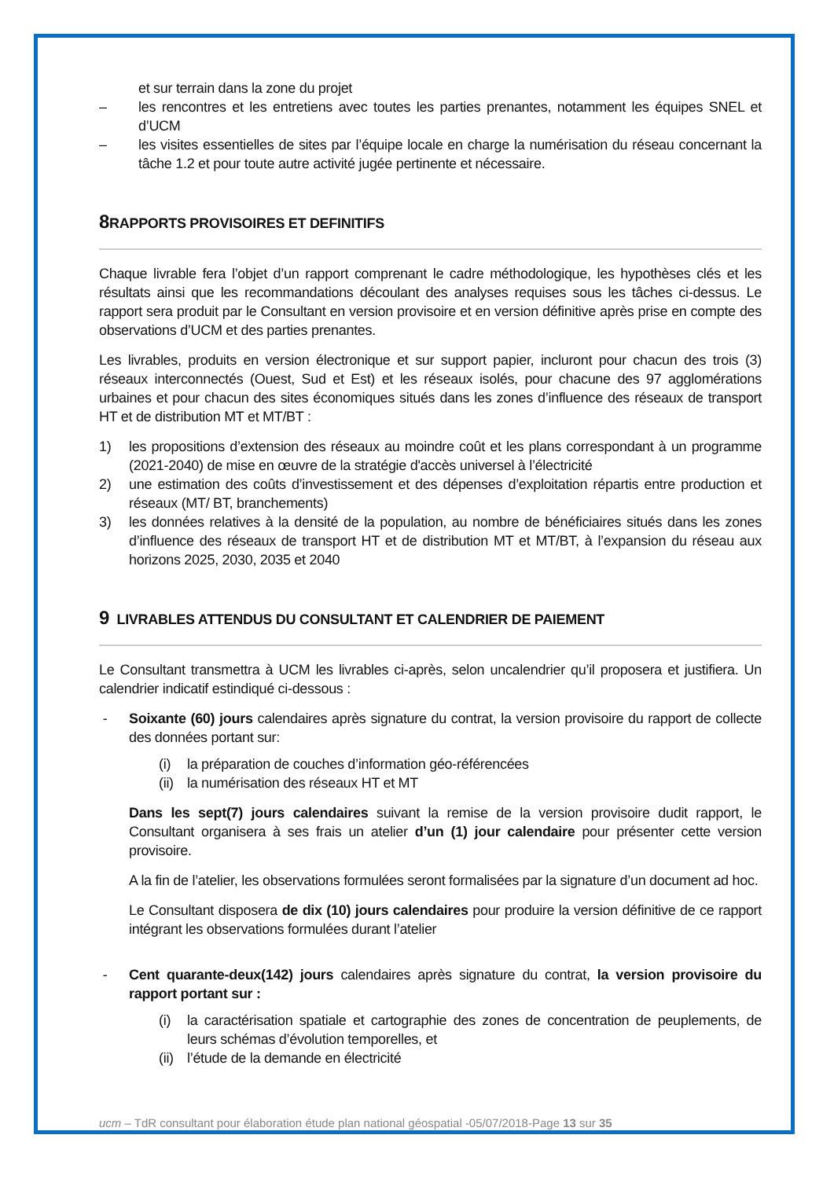et sur terrain dans la zone du projet
– les rencontres et les entretiens avec toutes les parties prenantes, notamment les équipes SNEL et d’UCM
– les visites essentielles de sites par l’équipe locale en charge la numérisation du réseau concernant la tâche 1.2 et pour toute autre activité jugée pertinente et nécessaire.
8 RAPPORTS PROVISOIRES ET DEFINITIFS
Chaque livrable fera l’objet d’un rapport comprenant le cadre méthodologique, les hypothèses clés et les résultats ainsi que les recommandations découlant des analyses requises sous les tâches ci-dessus. Le rapport sera produit par le Consultant en version provisoire et en version définitive après prise en compte des observations d’UCM et des parties prenantes.
Les livrables, produits en version électronique et sur support papier, incluront pour chacun des trois (3) réseaux interconnectés (Ouest, Sud et Est) et les réseaux isolés, pour chacune des 97 agglomérations urbaines et pour chacun des sites économiques situés dans les zones d’influence des réseaux de transport HT et de distribution MT et MT/BT :
1) les propositions d’extension des réseaux au moindre coût et les plans correspondant à un programme (2021-2040) de mise en œuvre de la stratégie d'accès universel à l’électricité
2) une estimation des coûts d’investissement et des dépenses d’exploitation répartis entre production et réseaux (MT/ BT, branchements)
3) les données relatives à la densité de la population, au nombre de bénéficiaires situés dans les zones d’influence des réseaux de transport HT et de distribution MT et MT/BT, à l’expansion du réseau aux horizons 2025, 2030, 2035 et 2040
9 LIVRABLES ATTENDUS DU CONSULTANT ET CALENDRIER DE PAIEMENT
Le Consultant transmettra à UCM les livrables ci-après, selon uncalendrier qu’il proposera et justifiera. Un calendrier indicatif estindiqué ci-dessous :
- Soixante (60) jours calendaires après signature du contrat, la version provisoire du rapport de collecte des données portant sur:
(i) la préparation de couches d’information géo-référencées
(ii) la numérisation des réseaux HT et MT
Dans les sept(7) jours calendaires suivant la remise de la version provisoire dudit rapport, le Consultant organisera à ses frais un atelier d’un (1) jour calendaire pour présenter cette version provisoire.
A la fin de l’atelier, les observations formulées seront formalisées par la signature d’un document ad hoc.
Le Consultant disposera de dix (10) jours calendaires pour produire la version définitive de ce rapport intégrant les observations formulées durant l’atelier
- Cent quarante-deux(142) jours calendaires après signature du contrat, la version provisoire du rapport portant sur :
(i) la caractérisation spatiale et cartographie des zones de concentration de peuplements, de leurs schémas d’évolution temporelles, et
(ii) l’étude de la demande en électricité
ucm – TdR consultant pour élaboration étude plan national géospatial -05/07/2018-Page 13 sur 35